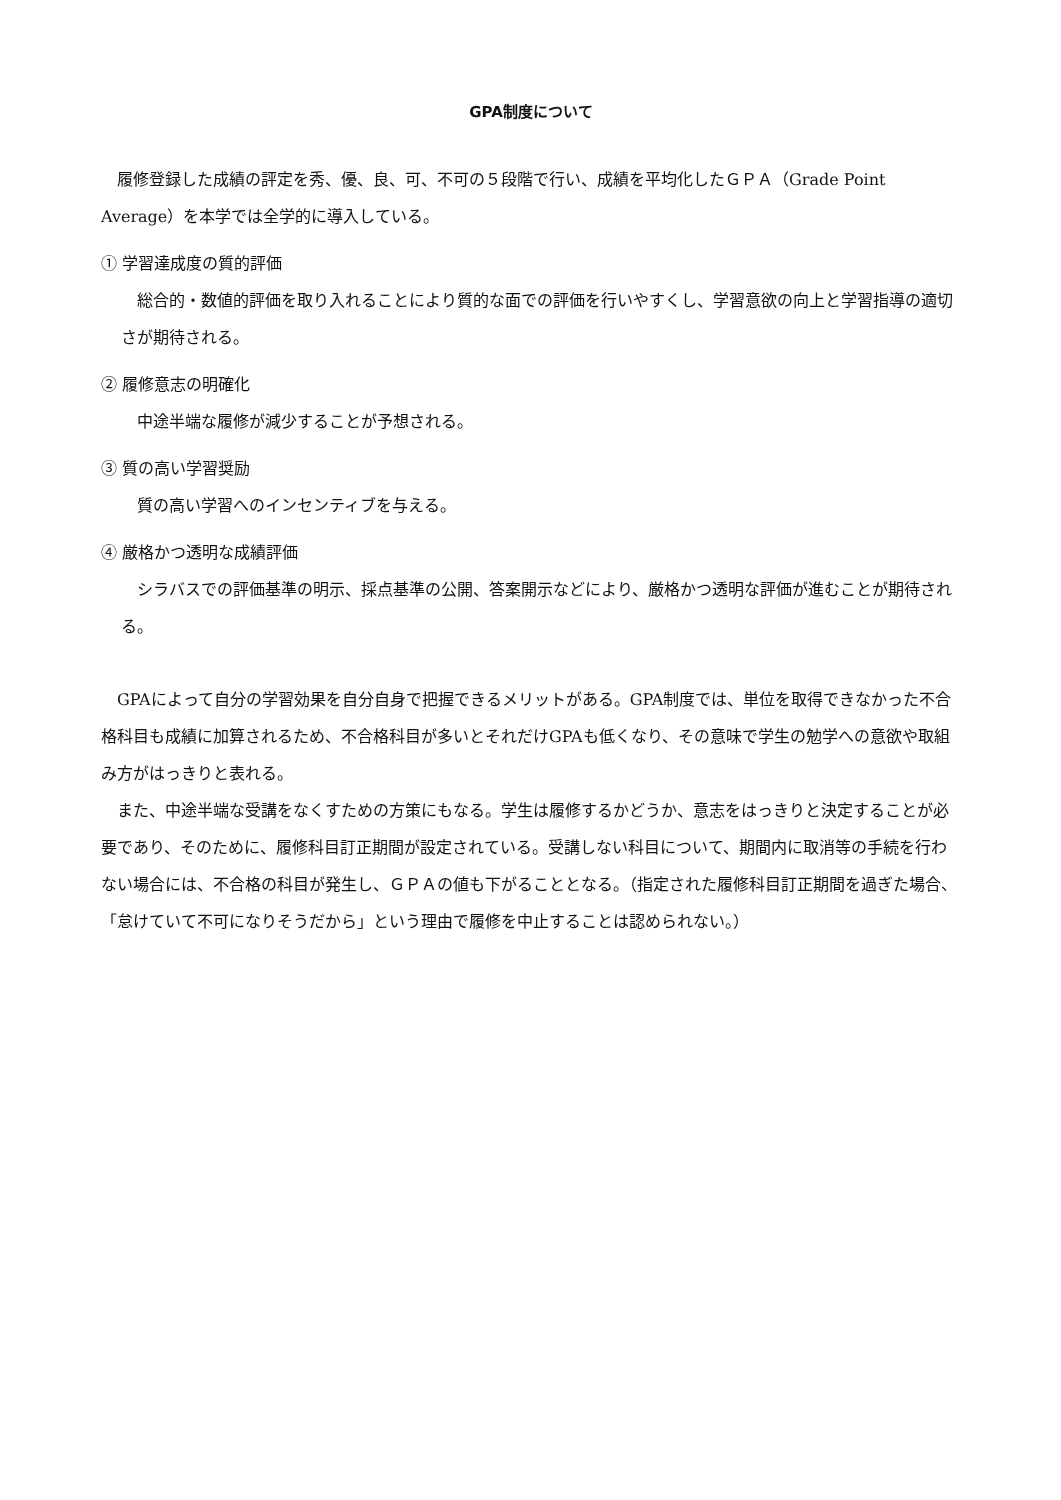GPA制度について
履修登録した成績の評定を秀、優、良、可、不可の５段階で行い、成績を平均化したＧＰＡ（Grade Point Average）を本学では全学的に導入している。
① 学習達成度の質的評価
総合的・数値的評価を取り入れることにより質的な面での評価を行いやすくし、学習意欲の向上と学習指導の適切さが期待される。
② 履修意志の明確化
中途半端な履修が減少することが予想される。
③ 質の高い学習奨励
質の高い学習へのインセンティブを与える。
④ 厳格かつ透明な成績評価
シラバスでの評価基準の明示、採点基準の公開、答案開示などにより、厳格かつ透明な評価が進むことが期待される。
GPAによって自分の学習効果を自分自身で把握できるメリットがある。GPA制度では、単位を取得できなかった不合格科目も成績に加算されるため、不合格科目が多いとそれだけGPAも低くなり、その意味で学生の勉学への意欲や取組み方がはっきりと表れる。
また、中途半端な受講をなくすための方策にもなる。学生は履修するかどうか、意志をはっきりと決定することが必要であり、そのために、履修科目訂正期間が設定されている。受講しない科目について、期間内に取消等の手続を行わない場合には、不合格の科目が発生し、ＧＰＡの値も下がることとなる。（指定された履修科目訂正期間を過ぎた場合、「怠けていて不可になりそうだから」という理由で履修を中止することは認められない。）